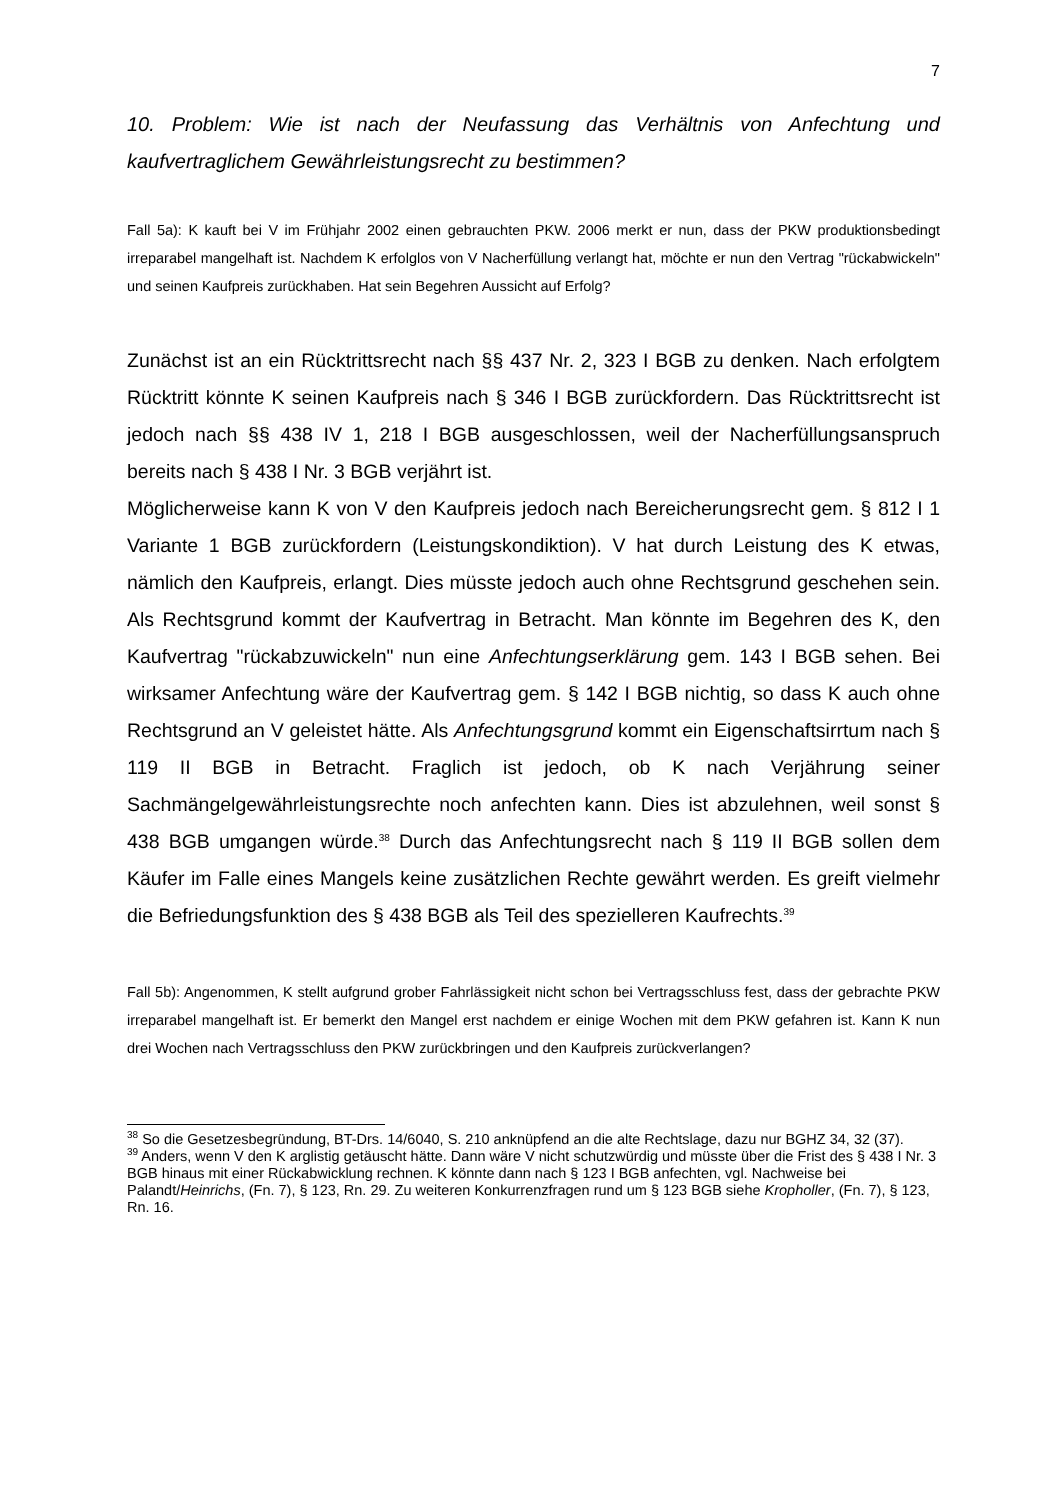7
10. Problem: Wie ist nach der Neufassung das Verhältnis von Anfechtung und kaufvertraglichem Gewährleistungsrecht zu bestimmen?
Fall 5a): K kauft bei V im Frühjahr 2002 einen gebrauchten PKW. 2006 merkt er nun, dass der PKW produktionsbedingt irreparabel mangelhaft ist. Nachdem K erfolglos von V Nacherfüllung verlangt hat, möchte er nun den Vertrag "rückabwickeln" und seinen Kaufpreis zurückhaben. Hat sein Begehren Aussicht auf Erfolg?
Zunächst ist an ein Rücktrittsrecht nach §§ 437 Nr. 2, 323 I BGB zu denken. Nach erfolgtem Rücktritt könnte K seinen Kaufpreis nach § 346 I BGB zurückfordern. Das Rücktrittsrecht ist jedoch nach §§ 438 IV 1, 218 I BGB ausgeschlossen, weil der Nacherfüllungsanspruch bereits nach § 438 I Nr. 3 BGB verjährt ist.
Möglicherweise kann K von V den Kaufpreis jedoch nach Bereicherungsrecht gem. § 812 I 1 Variante 1 BGB zurückfordern (Leistungskondiktion). V hat durch Leistung des K etwas, nämlich den Kaufpreis, erlangt. Dies müsste jedoch auch ohne Rechtsgrund geschehen sein. Als Rechtsgrund kommt der Kaufvertrag in Betracht. Man könnte im Begehren des K, den Kaufvertrag "rückabzuwickeln" nun eine Anfechtungserklärung gem. 143 I BGB sehen. Bei wirksamer Anfechtung wäre der Kaufvertrag gem. § 142 I BGB nichtig, so dass K auch ohne Rechtsgrund an V geleistet hätte. Als Anfechtungsgrund kommt ein Eigenschaftsirrtum nach § 119 II BGB in Betracht. Fraglich ist jedoch, ob K nach Verjährung seiner Sachmängelgewährleistungsrechte noch anfechten kann. Dies ist abzulehnen, weil sonst § 438 BGB umgangen würde.<sup>38</sup> Durch das Anfechtungsrecht nach § 119 II BGB sollen dem Käufer im Falle eines Mangels keine zusätzlichen Rechte gewährt werden. Es greift vielmehr die Befriedungsfunktion des § 438 BGB als Teil des spezielleren Kaufrechts.<sup>39</sup>
Fall 5b): Angenommen, K stellt aufgrund grober Fahrlässigkeit nicht schon bei Vertragsschluss fest, dass der gebrachte PKW irreparabel mangelhaft ist. Er bemerkt den Mangel erst nachdem er einige Wochen mit dem PKW gefahren ist. Kann K nun drei Wochen nach Vertragsschluss den PKW zurückbringen und den Kaufpreis zurückverlangen?
<sup>38</sup> So die Gesetzesbegründung, BT-Drs. 14/6040, S. 210 anknüpfend an die alte Rechtslage, dazu nur BGHZ 34, 32 (37).
<sup>39</sup> Anders, wenn V den K arglistig getäuscht hätte. Dann wäre V nicht schutzwürdig und müsste über die Frist des § 438 I Nr. 3 BGB hinaus mit einer Rückabwicklung rechnen. K könnte dann nach § 123 I BGB anfechten, vgl. Nachweise bei Palandt/Heinrichs, (Fn. 7), § 123, Rn. 29. Zu weiteren Konkurrenzfragen rund um § 123 BGB siehe Kropholler, (Fn. 7), § 123, Rn. 16.